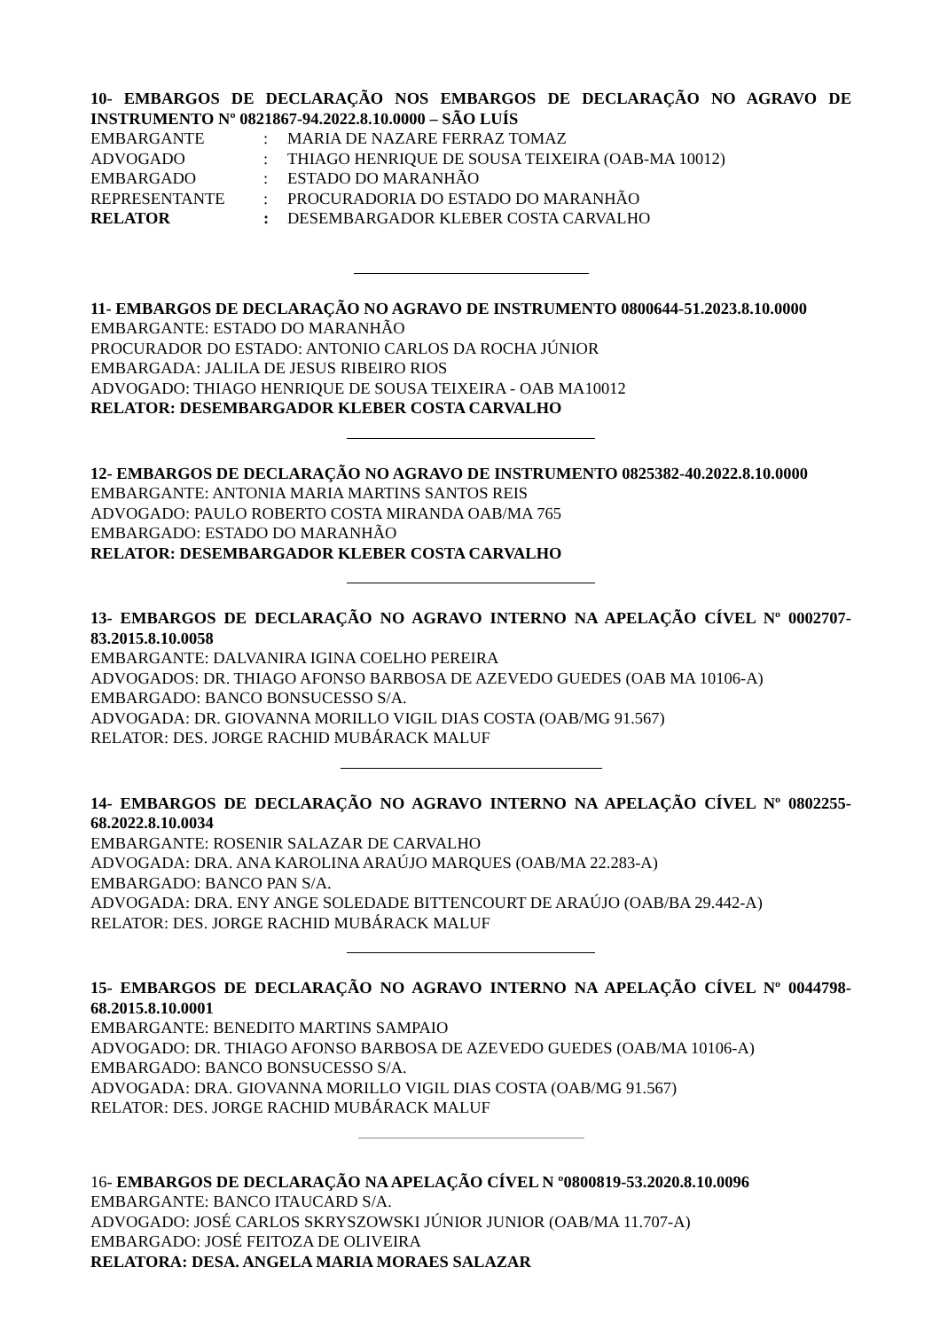10- EMBARGOS DE DECLARAÇÃO NOS EMBARGOS DE DECLARAÇÃO NO AGRAVO DE INSTRUMENTO Nº 0821867-94.2022.8.10.0000 – SÃO LUÍS
| EMBARGANTE | : | MARIA DE NAZARE FERRAZ TOMAZ |
| ADVOGADO | : | THIAGO HENRIQUE DE SOUSA TEIXEIRA (OAB-MA 10012) |
| EMBARGADO | : | ESTADO DO MARANHÃO |
| REPRESENTANTE | : | PROCURADORIA DO ESTADO DO MARANHÃO |
| RELATOR | : | DESEMBARGADOR KLEBER COSTA CARVALHO |
11- EMBARGOS DE DECLARAÇÃO NO AGRAVO DE INSTRUMENTO 0800644-51.2023.8.10.0000
EMBARGANTE: ESTADO DO MARANHÃO
PROCURADOR DO ESTADO: ANTONIO CARLOS DA ROCHA JÚNIOR
EMBARGADA: JALILA DE JESUS RIBEIRO RIOS
ADVOGADO: THIAGO HENRIQUE DE SOUSA TEIXEIRA - OAB MA10012
RELATOR: DESEMBARGADOR KLEBER COSTA CARVALHO
12- EMBARGOS DE DECLARAÇÃO NO AGRAVO DE INSTRUMENTO 0825382-40.2022.8.10.0000
EMBARGANTE: ANTONIA MARIA MARTINS SANTOS REIS
ADVOGADO: PAULO ROBERTO COSTA MIRANDA OAB/MA 765
EMBARGADO: ESTADO DO MARANHÃO
RELATOR: DESEMBARGADOR KLEBER COSTA CARVALHO
13- EMBARGOS DE DECLARAÇÃO NO AGRAVO INTERNO NA APELAÇÃO CÍVEL Nº 0002707-83.2015.8.10.0058
EMBARGANTE: DALVANIRA IGINA COELHO PEREIRA
ADVOGADOS: DR. THIAGO AFONSO BARBOSA DE AZEVEDO GUEDES (OAB MA 10106-A)
EMBARGADO: BANCO BONSUCESSO S/A.
ADVOGADA: DR. GIOVANNA MORILLO VIGIL DIAS COSTA (OAB/MG 91.567)
RELATOR: DES. JORGE RACHID MUBÁRACK MALUF
14- EMBARGOS DE DECLARAÇÃO NO AGRAVO INTERNO NA APELAÇÃO CÍVEL Nº 0802255-68.2022.8.10.0034
EMBARGANTE: ROSENIR SALAZAR DE CARVALHO
ADVOGADA: DRA. ANA KAROLINA ARAÚJO MARQUES (OAB/MA 22.283-A)
EMBARGADO: BANCO PAN S/A.
ADVOGADA: DRA. ENY ANGE SOLEDADE BITTENCOURT DE ARAÚJO (OAB/BA 29.442-A)
RELATOR: DES. JORGE RACHID MUBÁRACK MALUF
15- EMBARGOS DE DECLARAÇÃO NO AGRAVO INTERNO NA APELAÇÃO CÍVEL Nº 0044798-68.2015.8.10.0001
EMBARGANTE: BENEDITO MARTINS SAMPAIO
ADVOGADO: DR. THIAGO AFONSO BARBOSA DE AZEVEDO GUEDES (OAB/MA 10106-A)
EMBARGADO: BANCO BONSUCESSO S/A.
ADVOGADA: DRA. GIOVANNA MORILLO VIGIL DIAS COSTA (OAB/MG 91.567)
RELATOR: DES. JORGE RACHID MUBÁRACK MALUF
16- EMBARGOS DE DECLARAÇÃO NA APELAÇÃO CÍVEL N º0800819-53.2020.8.10.0096
EMBARGANTE: BANCO ITAUCARD S/A.
ADVOGADO: JOSÉ CARLOS SKRYSZOWSKI JÚNIOR JUNIOR (OAB/MA 11.707-A)
EMBARGADO: JOSÉ FEITOZA DE OLIVEIRA
RELATORA: DESA. ANGELA MARIA MORAES SALAZAR